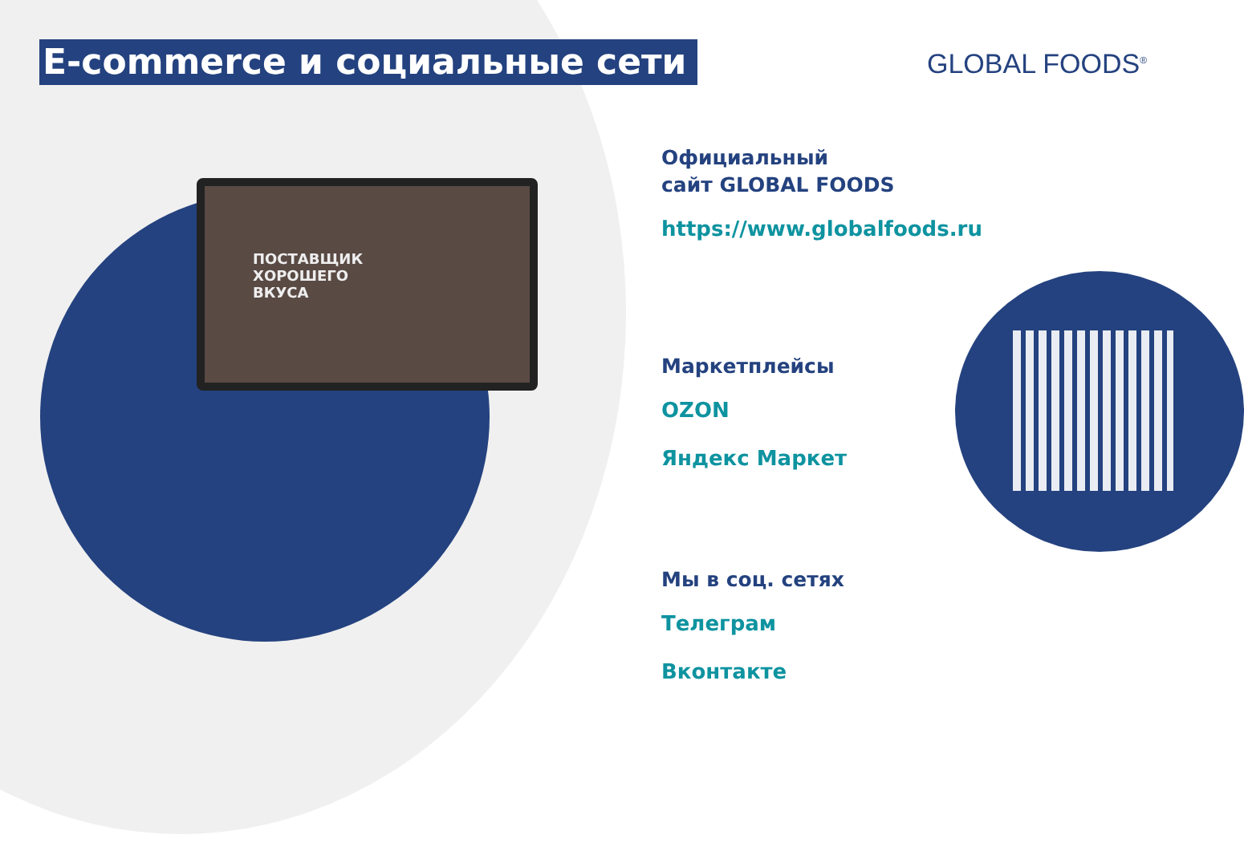ПОСТАВЩИК
ХОРОШЕГО
ВКУСА
E-commerce и социальные сети GLOBAL FOODS<sup>®</sup>
Официальный
сайт GLOBAL FOODS
https://www.globalfoods.ru
Маркетплейсы
OZON
Яндекс Маркет
Мы в соц. сетях
Телеграм
Вконтакте